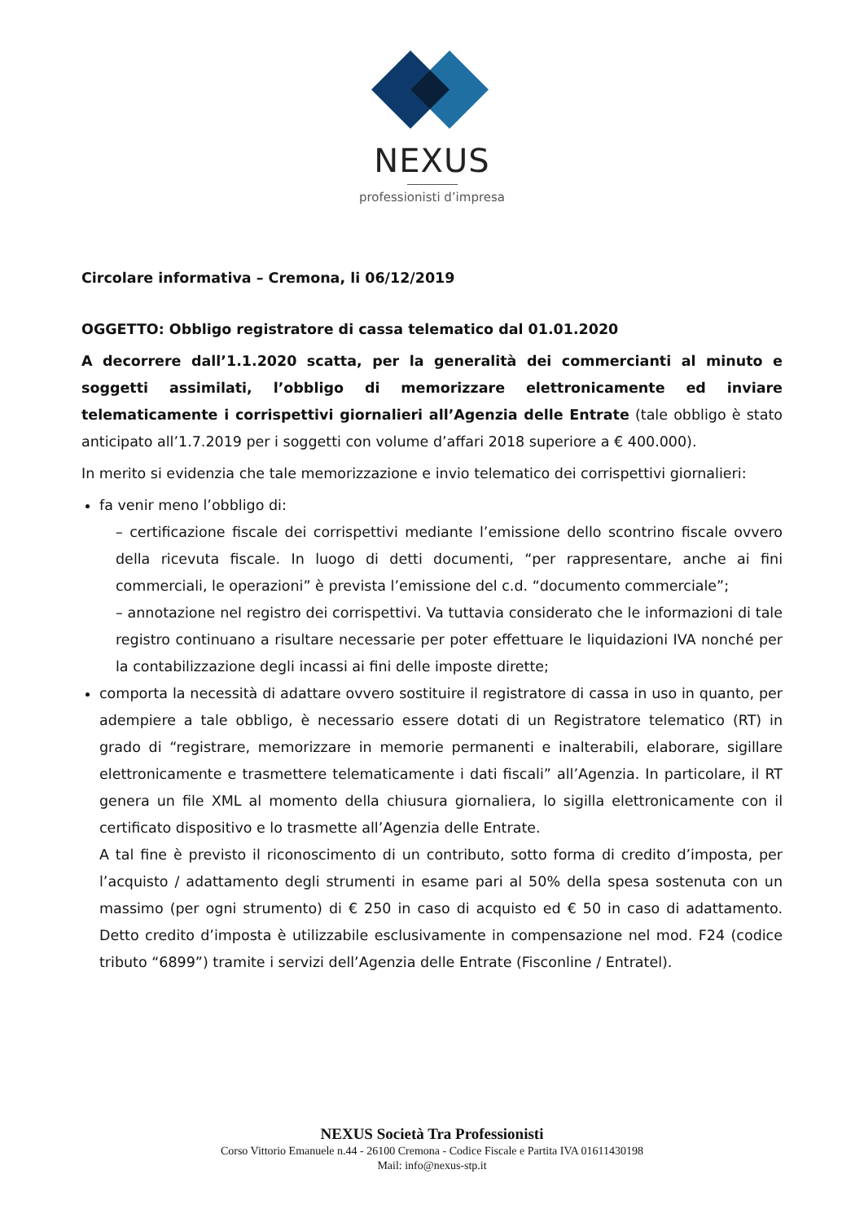NEXUS
professionisti d’impresa
Circolare informativa – Cremona, li 06/12/2019
OGGETTO: Obbligo registratore di cassa telematico dal 01.01.2020
A decorrere dall’1.1.2020 scatta, per la generalità dei commercianti al minuto e soggetti assimilati, l’obbligo di memorizzare elettronicamente ed inviare telematicamente i corrispettivi giornalieri all’Agenzia delle Entrate (tale obbligo è stato anticipato all’1.7.2019 per i soggetti con volume d’affari 2018 superiore a € 400.000).
In merito si evidenzia che tale memorizzazione e invio telematico dei corrispettivi giornalieri:
fa venir meno l’obbligo di:
– certificazione fiscale dei corrispettivi mediante l’emissione dello scontrino fiscale ovvero della ricevuta fiscale. In luogo di detti documenti, “per rappresentare, anche ai fini commerciali, le operazioni” è prevista l’emissione del c.d. “documento commerciale”;
– annotazione nel registro dei corrispettivi. Va tuttavia considerato che le informazioni di tale registro continuano a risultare necessarie per poter effettuare le liquidazioni IVA nonché per la contabilizzazione degli incassi ai fini delle imposte dirette;
comporta la necessità di adattare ovvero sostituire il registratore di cassa in uso in quanto, per adempiere a tale obbligo, è necessario essere dotati di un Registratore telematico (RT) in grado di “registrare, memorizzare in memorie permanenti e inalterabili, elaborare, sigillare elettronicamente e trasmettere telematicamente i dati fiscali” all’Agenzia. In particolare, il RT genera un file XML al momento della chiusura giornaliera, lo sigilla elettronicamente con il certificato dispositivo e lo trasmette all’Agenzia delle Entrate.
A tal fine è previsto il riconoscimento di un contributo, sotto forma di credito d’imposta, per l’acquisto / adattamento degli strumenti in esame pari al 50% della spesa sostenuta con un massimo (per ogni strumento) di € 250 in caso di acquisto ed € 50 in caso di adattamento. Detto credito d’imposta è utilizzabile esclusivamente in compensazione nel mod. F24 (codice tributo “6899”) tramite i servizi dell’Agenzia delle Entrate (Fisconline / Entratel).
NEXUS Società Tra Professionisti
Corso Vittorio Emanuele n.44 - 26100 Cremona - Codice Fiscale e Partita IVA 01611430198
Mail: info@nexus-stp.it